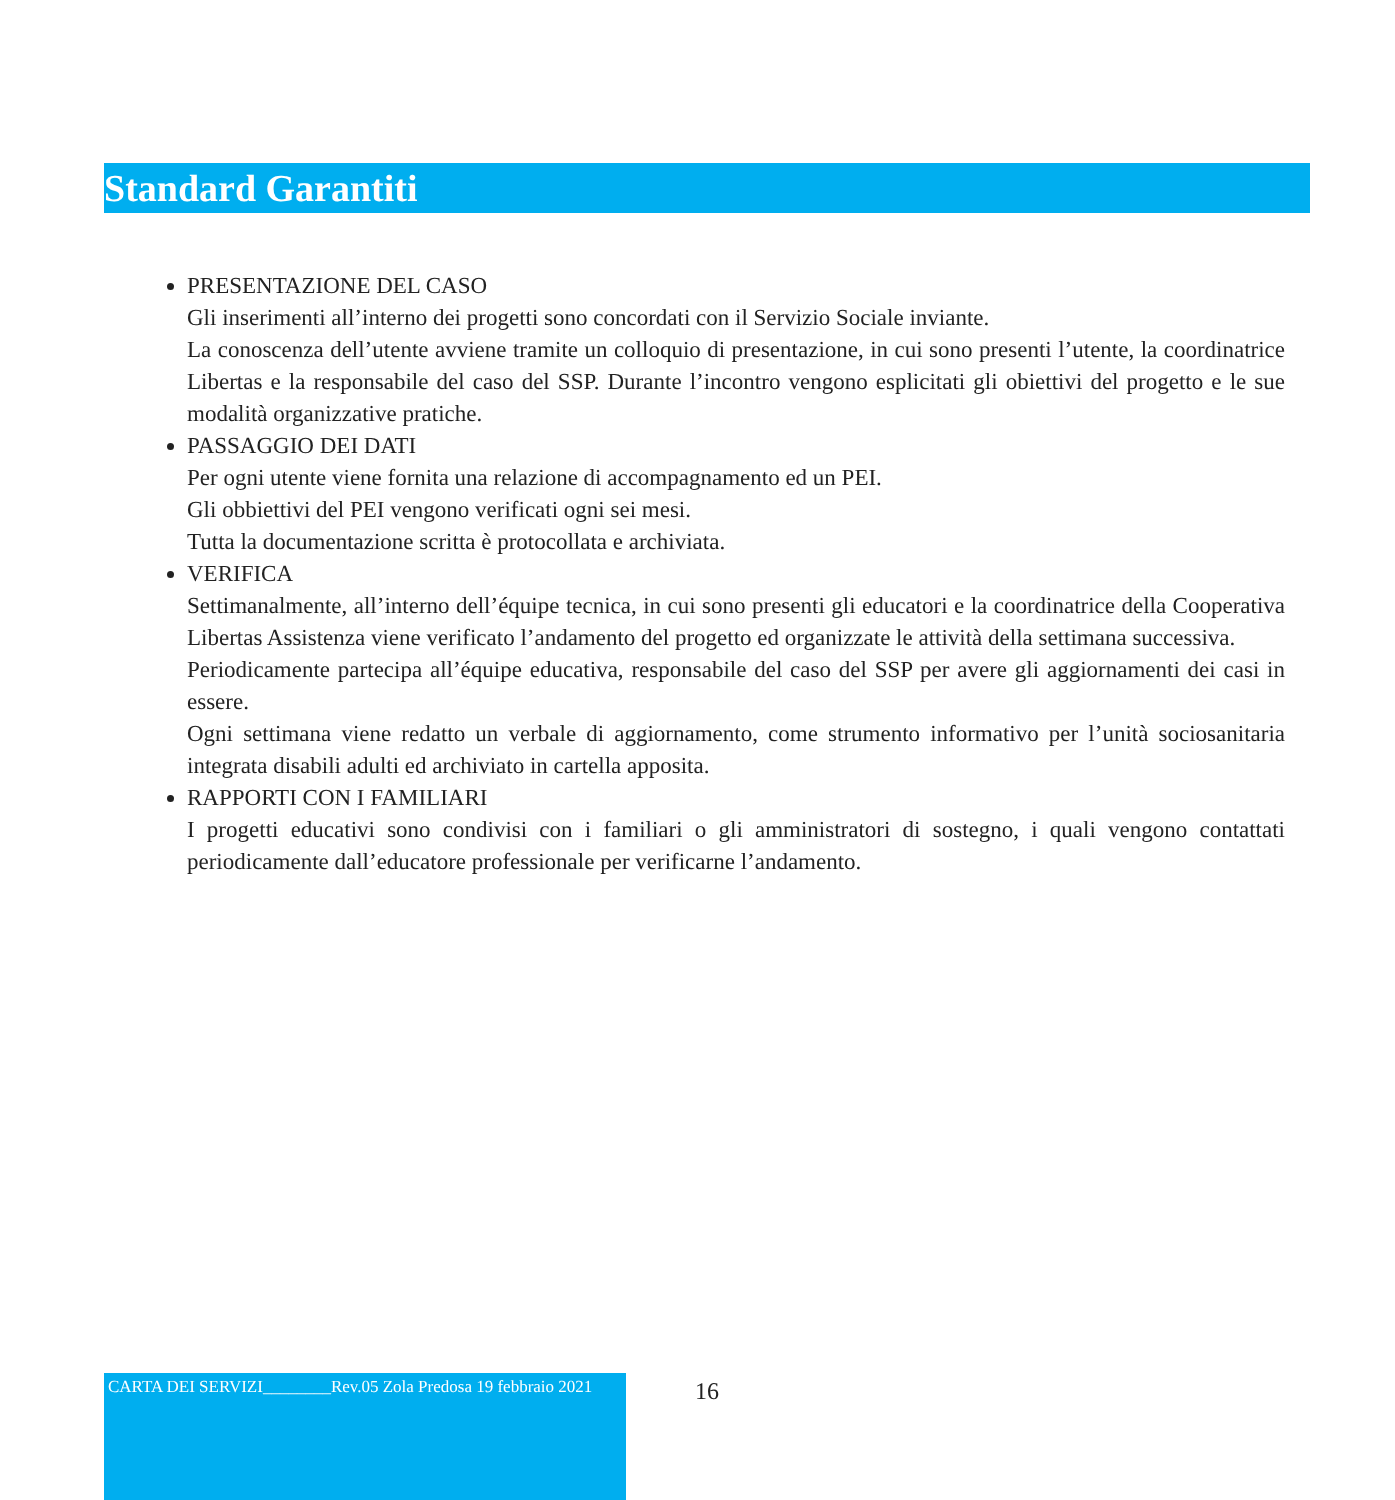Standard Garantiti
PRESENTAZIONE DEL CASO
Gli inserimenti all’interno dei progetti sono concordati con il Servizio Sociale inviante.
La conoscenza dell’utente avviene tramite un colloquio di presentazione, in cui sono presenti l’utente, la coordinatrice Libertas e la responsabile del caso del SSP. Durante l’incontro vengono esplicitati gli obiettivi del progetto e le sue modalità organizzative pratiche.
PASSAGGIO DEI DATI
Per ogni utente viene fornita una relazione di accompagnamento ed un PEI.
Gli obbiettivi del PEI vengono verificati ogni sei mesi.
Tutta la documentazione scritta è protocollata e archiviata.
VERIFICA
Settimanalmente, all’interno dell’équipe tecnica, in cui sono presenti gli educatori e la coordinatrice della Cooperativa Libertas Assistenza viene verificato l’andamento del progetto ed organizzate le attività della settimana successiva.
Periodicamente partecipa all’équipe educativa, responsabile del caso del SSP per avere gli aggiornamenti dei casi in essere.
Ogni settimana viene redatto un verbale di aggiornamento, come strumento informativo per l’unità sociosanitaria integrata disabili adulti ed archiviato in cartella apposita.
RAPPORTI CON I FAMILIARI
I progetti educativi sono condivisi con i familiari o gli amministratori di sostegno, i quali vengono contattati periodicamente dall’educatore professionale per verificarne l’andamento.
CARTA DEI SERVIZI________Rev.05 Zola Predosa 19 febbraio 2021
16